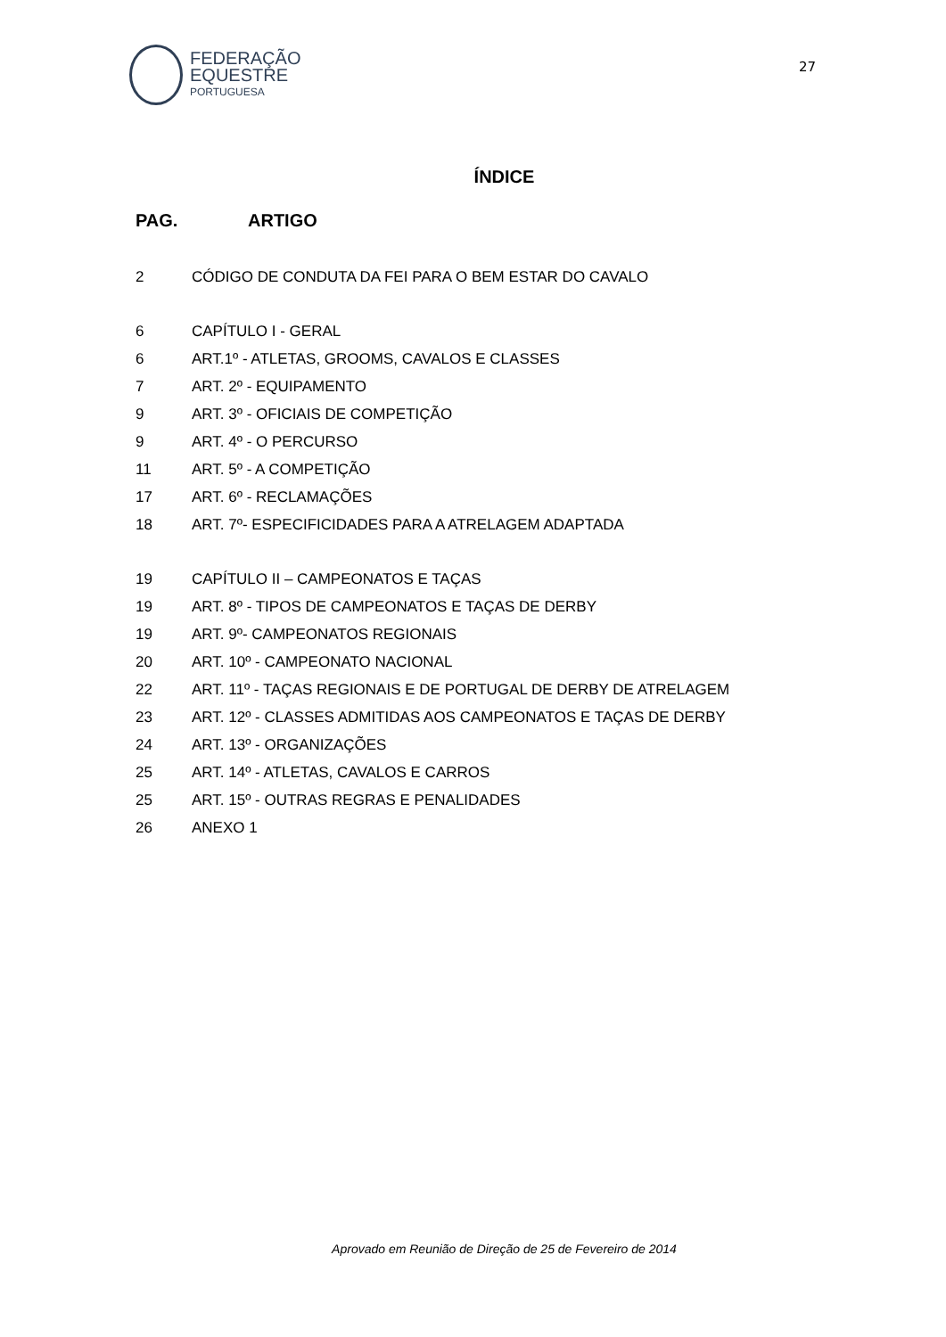FEDERAÇÃO
EQUESTRE
PORTUGUESA
27
ÍNDICE
PAG. ARTIGO
2 CÓDIGO DE CONDUTA DA FEI PARA O BEM ESTAR DO CAVALO
6 CAPÍTULO I - GERAL
6 ART.1º - ATLETAS, GROOMS, CAVALOS E CLASSES
7 ART. 2º - EQUIPAMENTO
9 ART. 3º - OFICIAIS DE COMPETIÇÃO
9 ART. 4º - O PERCURSO
11 ART. 5º - A COMPETIÇÃO
17 ART. 6º - RECLAMAÇÕES
18 ART. 7º- ESPECIFICIDADES PARA A ATRELAGEM ADAPTADA
19 CAPÍTULO II – CAMPEONATOS E TAÇAS
19 ART. 8º - TIPOS DE CAMPEONATOS E TAÇAS DE DERBY
19 ART. 9º- CAMPEONATOS REGIONAIS
20 ART. 10º - CAMPEONATO NACIONAL
22 ART. 11º - TAÇAS REGIONAIS E DE PORTUGAL DE DERBY DE ATRELAGEM
23 ART. 12º - CLASSES ADMITIDAS AOS CAMPEONATOS E TAÇAS DE DERBY
24 ART. 13º - ORGANIZAÇÕES
25 ART. 14º - ATLETAS, CAVALOS E CARROS
25 ART. 15º - OUTRAS REGRAS E PENALIDADES
26 ANEXO 1
Aprovado em Reunião de Direção de 25 de Fevereiro de 2014